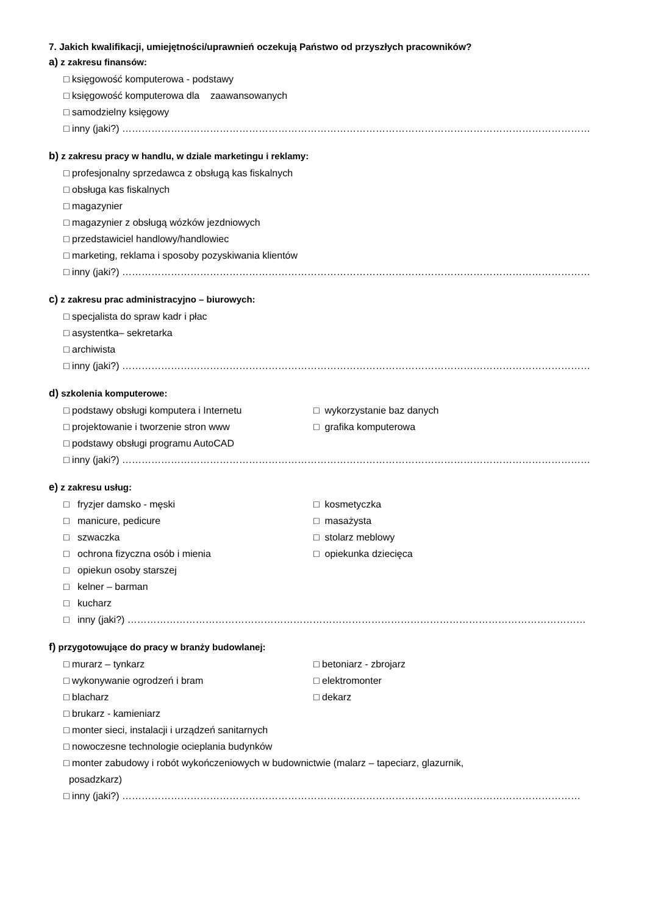7. Jakich kwalifikacji, umiejętności/uprawnień oczekują Państwo od przyszłych pracowników?
a) z zakresu finansów:
□ księgowość komputerowa - podstawy
□ księgowość komputerowa dla zaawansowanych
□ samodzielny księgowy
□ inny (jaki?) ………………………………………………………………………………………………………………………………
b) z zakresu pracy w handlu, w dziale marketingu i reklamy:
□ profesjonalny sprzedawca z obsługą kas fiskalnych
□ obsługa kas fiskalnych
□ magazynier
□ magazynier z obsługą wózków jezdniowych
□ przedstawiciel handlowy/handlowiec
□ marketing, reklama i sposoby pozyskiwania klientów
□ inny (jaki?) ………………………………………………………………………………………………………………………………
c) z zakresu prac administracyjno – biurowych:
□ specjalista do spraw kadr i płac
□ asystentka– sekretarka
□ archiwista
□ inny (jaki?) ………………………………………………………………………………………………………………………………
d) szkolenia komputerowe:
□ podstawy obsługi komputera i Internetu □ wykorzystanie baz danych
□ projektowanie i tworzenie stron www □ grafika komputerowa
□ podstawy obsługi programu AutoCAD
□ inny (jaki?) ………………………………………………………………………………………………………………………………
e) z zakresu usług:
□ fryzjer damsko - męski □ kosmetyczka
□ manicure, pedicure □ masażysta
□ szwaczka □ stolarz meblowy
□ ochrona fizyczna osób i mienia □ opiekunka dziecięca
□ opiekun osoby starszej
□ kelner – barman
□ kucharz
□ inny (jaki?) ……………………………………………………………………………………………………………………………
f) przygotowujące do pracy w branży budowlanej:
□ murarz – tynkarz □ betoniarz - zbrojarz
□ wykonywanie ogrodzeń i bram □ elektromonter
□ blacharz □ dekarz
□ brukarz - kamieniarz
□ monter sieci, instalacji i urządzeń sanitarnych
□ nowoczesne technologie ocieplania budynków
□ monter zabudowy i robót wykończeniowych w budownictwie (malarz – tapeciarz, glazurnik,
posadzkarz)
□ inny (jaki?) ……………………………………………………………………………………………………………………………